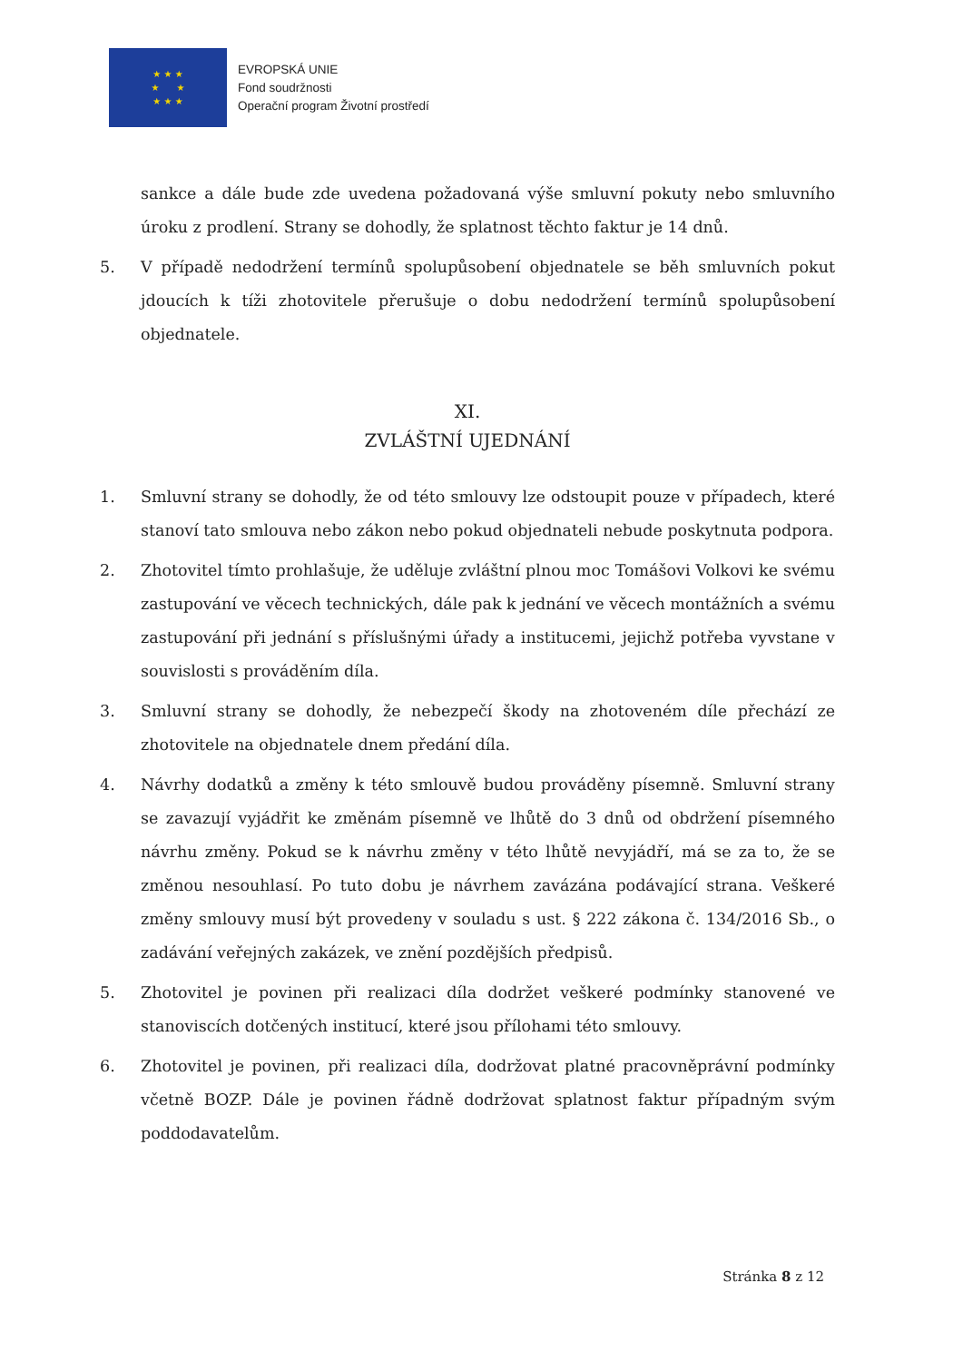★ ★ ★
★ ★
★ ★ ★
EVROPSKÁ UNIE
Fond soudržnosti
Operační program Životní prostředí
sankce a dále bude zde uvedena požadovaná výše smluvní pokuty nebo smluvního úroku z prodlení. Strany se dohodly, že splatnost těchto faktur je 14 dnů.
5. V případě nedodržení termínů spolupůsobení objednatele se běh smluvních pokut jdoucích k tíži zhotovitele přerušuje o dobu nedodržení termínů spolupůsobení objednatele.
XI.
ZVLÁŠTNÍ UJEDNÁNÍ
1. Smluvní strany se dohodly, že od této smlouvy lze odstoupit pouze v případech, které stanoví tato smlouva nebo zákon nebo pokud objednateli nebude poskytnuta podpora.
2. Zhotovitel tímto prohlašuje, že uděluje zvláštní plnou moc Tomášovi Volkovi ke svému zastupování ve věcech technických, dále pak k jednání ve věcech montážních a svému zastupování při jednání s příslušnými úřady a institucemi, jejichž potřeba vyvstane v souvislosti s prováděním díla.
3. Smluvní strany se dohodly, že nebezpečí škody na zhotoveném díle přechází ze zhotovitele na objednatele dnem předání díla.
4. Návrhy dodatků a změny k této smlouvě budou prováděny písemně. Smluvní strany se zavazují vyjádřit ke změnám písemně ve lhůtě do 3 dnů od obdržení písemného návrhu změny. Pokud se k návrhu změny v této lhůtě nevyjádří, má se za to, že se změnou nesouhlasí. Po tuto dobu je návrhem zavázána podávající strana. Veškeré změny smlouvy musí být provedeny v souladu s ust. § 222 zákona č. 134/2016 Sb., o zadávání veřejných zakázek, ve znění pozdějších předpisů.
5. Zhotovitel je povinen při realizaci díla dodržet veškeré podmínky stanovené ve stanoviscích dotčených institucí, které jsou přílohami této smlouvy.
6. Zhotovitel je povinen, při realizaci díla, dodržovat platné pracovněprávní podmínky včetně BOZP. Dále je povinen řádně dodržovat splatnost faktur případným svým poddodavatelům.
Stránka 8 z 12